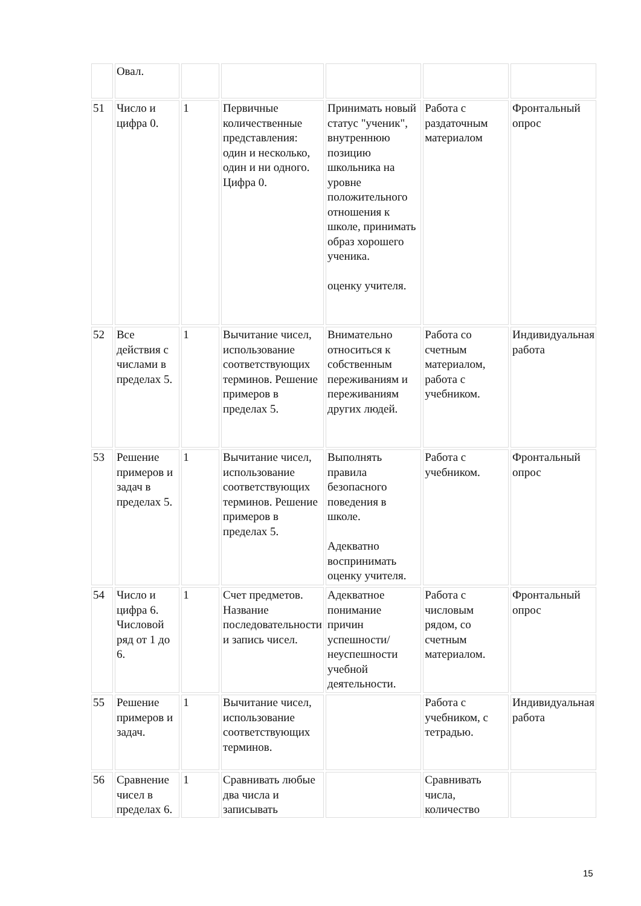| | Овал. | | | | | |
| 51 | Число и цифра 0. | 1 | Первичные количественные представления: один и несколько, один и ни одного. Цифра 0. | Принимать новый статус "ученик", внутреннюю позицию школьника на уровне положительного отношения к школе, принимать образ хорошего ученика. оценку учителя. | Работа с раздаточным материалом | Фронтальный опрос |
| 52 | Все действия с числами в пределах 5. | 1 | Вычитание чисел, использование соответствующих терминов. Решение примеров в пределах 5. | Внимательно относиться к собственным переживаниям и переживаниям других людей. | Работа со счетным материалом, работа с учебником. | Индивидуальная работа |
| 53 | Решение примеров и задач в пределах 5. | 1 | Вычитание чисел, использование соответствующих терминов. Решение примеров в пределах 5. | Выполнять правила безопасного поведения в школе. Адекватно воспринимать оценку учителя. | Работа с учебником. | Фронтальный опрос |
| 54 | Число и цифра 6. Числовой ряд от 1 до 6. | 1 | Счет предметов. Название последовательности и запись чисел. | Адекватное понимание причин успешности/ неуспешности учебной деятельности. | Работа с числовым рядом, со счетным материалом. | Фронтальный опрос |
| 55 | Решение примеров и задач. | 1 | Вычитание чисел, использование соответствующих терминов. | | Работа с учебником, с тетрадью. | Индивидуальная работа |
| 56 | Сравнение чисел в пределах 6. | 1 | Сравнивать любые два числа и записывать | | Сравнивать числа, количество | |
15